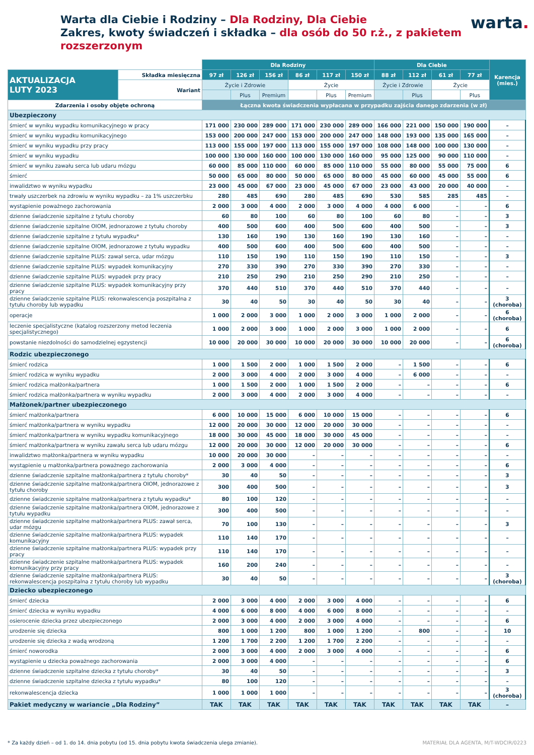Warta dla Ciebie i Rodziny – Dla Rodziny, Dla Ciebie
Zakres, kwoty świadczeń i składka – dla osób do 50 r.ż., z pakietem rozszerzonym
warta.
| | | Dla Rodziny | | | | | | Dla Ciebie | | | | Karencja (mies.) |
| --- | --- | --- | --- | --- | --- | --- | --- | --- | --- | --- | --- | --- |
| AKTUALIZACJA LUTY 2023 | Składka miesięczna | 97 zł | 126 zł | 156 zł | 86 zł | 117 zł | 150 zł | 88 zł | 112 zł | 61 zł | 77 zł | |
| | Wariant | Życie i Zdrowie | | | Życie | | | Życie i Zdrowie | | Życie | | |
| | | | Plus | Premium | | Plus | Premium | | Plus | | Plus | |
| Zdarzenia i osoby objęte ochroną | | Łączna kwota świadczenia wypłacana w przypadku zajścia danego zdarzenia (w zł) | | | | | | | | | | |
| Ubezpieczony | | | | | | | | | | | | |
| śmierć w wyniku wypadku komunikacyjnego w pracy | | 171 000 | 230 000 | 289 000 | 171 000 | 230 000 | 289 000 | 166 000 | 221 000 | 150 000 | 190 000 | – |
| śmierć w wyniku wypadku komunikacyjnego | | 153 000 | 200 000 | 247 000 | 153 000 | 200 000 | 247 000 | 148 000 | 193 000 | 135 000 | 165 000 | – |
| śmierć w wyniku wypadku przy pracy | | 113 000 | 155 000 | 197 000 | 113 000 | 155 000 | 197 000 | 108 000 | 148 000 | 100 000 | 130 000 | – |
| śmierć w wyniku wypadku | | 100 000 | 130 000 | 160 000 | 100 000 | 130 000 | 160 000 | 95 000 | 125 000 | 90 000 | 110 000 | – |
| śmierć w wyniku zawału serca lub udaru mózgu | | 60 000 | 85 000 | 110 000 | 60 000 | 85 000 | 110 000 | 55 000 | 80 000 | 55 000 | 75 000 | 6 |
| śmierć | | 50 000 | 65 000 | 80 000 | 50 000 | 65 000 | 80 000 | 45 000 | 60 000 | 45 000 | 55 000 | 6 |
| inwalidztwo w wyniku wypadku | | 23 000 | 45 000 | 67 000 | 23 000 | 45 000 | 67 000 | 23 000 | 43 000 | 20 000 | 40 000 | – |
| trwały uszczerbek na zdrowiu w wyniku wypadku – za 1% uszczerbku | | 280 | 485 | 690 | 280 | 485 | 690 | 530 | 585 | 285 | 485 | – |
| wystąpienie poważnego zachorowania | | 2 000 | 3 000 | 4 000 | 2 000 | 3 000 | 4 000 | 4 000 | 6 000 | – | – | 6 |
| dzienne świadczenie szpitalne z tytułu choroby | | 60 | 80 | 100 | 60 | 80 | 100 | 60 | 80 | – | – | 3 |
| dzienne świadczenie szpitalne OIOM, jednorazowe z tytułu choroby | | 400 | 500 | 600 | 400 | 500 | 600 | 400 | 500 | – | – | 3 |
| dzienne świadczenie szpitalne z tytułu wypadku* | | 130 | 160 | 190 | 130 | 160 | 190 | 130 | 160 | – | – | – |
| dzienne świadczenie szpitalne OIOM, jednorazowe z tytułu wypadku | | 400 | 500 | 600 | 400 | 500 | 600 | 400 | 500 | – | – | – |
| dzienne świadczenie szpitalne PLUS: zawał serca, udar mózgu | | 110 | 150 | 190 | 110 | 150 | 190 | 110 | 150 | – | – | 3 |
| dzienne świadczenie szpitalne PLUS: wypadek komunikacyjny | | 270 | 330 | 390 | 270 | 330 | 390 | 270 | 330 | – | – | – |
| dzienne świadczenie szpitalne PLUS: wypadek przy pracy | | 210 | 250 | 290 | 210 | 250 | 290 | 210 | 250 | – | – | – |
| dzienne świadczenie szpitalne PLUS: wypadek komunikacyjny przy pracy | | 370 | 440 | 510 | 370 | 440 | 510 | 370 | 440 | – | – | – |
| dzienne świadczenie szpitalne PLUS: rekonwalescencja poszpitalna z tytułu choroby lub wypadku | | 30 | 40 | 50 | 30 | 40 | 50 | 30 | 40 | – | – | 3 (choroba) |
| operacje | | 1 000 | 2 000 | 3 000 | 1 000 | 2 000 | 3 000 | 1 000 | 2 000 | – | – | 6 (choroba) |
| leczenie specjalistyczne (katalog rozszerzony metod leczenia specjalistycznego) | | 1 000 | 2 000 | 3 000 | 1 000 | 2 000 | 3 000 | 1 000 | 2 000 | – | – | 6 |
| powstanie niezdolności do samodzielnej egzystencji | | 10 000 | 20 000 | 30 000 | 10 000 | 20 000 | 30 000 | 10 000 | 20 000 | – | – | 6 (choroba) |
| Rodzic ubezpieczonego | | | | | | | | | | | | |
| śmierć rodzica | | 1 000 | 1 500 | 2 000 | 1 000 | 1 500 | 2 000 | – | 1 500 | – | – | 6 |
| śmierć rodzica w wyniku wypadku | | 2 000 | 3 000 | 4 000 | 2 000 | 3 000 | 4 000 | – | 6 000 | – | – | – |
| śmierć rodzica małżonka/partnera | | 1 000 | 1 500 | 2 000 | 1 000 | 1 500 | 2 000 | – | – | – | – | 6 |
| śmierć rodzica małżonka/partnera w wyniku wypadku | | 2 000 | 3 000 | 4 000 | 2 000 | 3 000 | 4 000 | – | – | – | – | – |
| Małżonek/partner ubezpieczonego | | | | | | | | | | | | |
| śmierć małżonka/partnera | | 6 000 | 10 000 | 15 000 | 6 000 | 10 000 | 15 000 | – | – | – | – | 6 |
| śmierć małżonka/partnera w wyniku wypadku | | 12 000 | 20 000 | 30 000 | 12 000 | 20 000 | 30 000 | – | – | – | – | – |
| śmierć małżonka/partnera w wyniku wypadku komunikacyjnego | | 18 000 | 30 000 | 45 000 | 18 000 | 30 000 | 45 000 | – | – | – | – | – |
| śmierć małżonka/partnera w wyniku zawału serca lub udaru mózgu | | 12 000 | 20 000 | 30 000 | 12 000 | 20 000 | 30 000 | – | – | – | – | 6 |
| inwalidztwo małżonka/partnera w wyniku wypadku | | 10 000 | 20 000 | 30 000 | – | – | – | – | – | – | – | – |
| wystąpienie u małżonka/partnera poważnego zachorowania | | 2 000 | 3 000 | 4 000 | – | – | – | – | – | – | – | 6 |
| dzienne świadczenie szpitalne małżonka/partnera z tytułu choroby* | | 30 | 40 | 50 | – | – | – | – | – | – | – | 3 |
| dzienne świadczenie szpitalne małżonka/partnera OIOM, jednorazowe z tytułu choroby | | 300 | 400 | 500 | – | – | – | – | – | – | – | 3 |
| dzienne świadczenie szpitalne małżonka/partnera z tytułu wypadku* | | 80 | 100 | 120 | – | – | – | – | – | – | – | – |
| dzienne świadczenie szpitalne małżonka/partnera OIOM, jednorazowe z tytułu wypadku | | 300 | 400 | 500 | – | – | – | – | – | – | – | – |
| dzienne świadczenie szpitalne małżonka/partnera PLUS: zawał serca, udar mózgu | | 70 | 100 | 130 | – | – | – | – | – | – | – | 3 |
| dzienne świadczenie szpitalne małżonka/partnera PLUS: wypadek komunikacyjny | | 110 | 140 | 170 | – | – | – | – | – | – | – | – |
| dzienne świadczenie szpitalne małżonka/partnera PLUS: wypadek przy pracy | | 110 | 140 | 170 | – | – | – | – | – | – | – | – |
| dzienne świadczenie szpitalne małżonka/partnera PLUS: wypadek komunikacyjny przy pracy | | 160 | 200 | 240 | – | – | – | – | – | – | – | – |
| dzienne świadczenie szpitalne małżonka/partnera PLUS: rekonwalescencja poszpitalna z tytułu choroby lub wypadku | | 30 | 40 | 50 | – | – | – | – | – | – | – | 3 (choroba) |
| Dziecko ubezpieczonego | | | | | | | | | | | | |
| śmierć dziecka | | 2 000 | 3 000 | 4 000 | 2 000 | 3 000 | 4 000 | – | – | – | – | 6 |
| śmierć dziecka w wyniku wypadku | | 4 000 | 6 000 | 8 000 | 4 000 | 6 000 | 8 000 | – | – | – | – | – |
| osierocenie dziecka przez ubezpieczonego | | 2 000 | 3 000 | 4 000 | 2 000 | 3 000 | 4 000 | – | – | – | – | 6 |
| urodzenie się dziecka | | 800 | 1 000 | 1 200 | 800 | 1 000 | 1 200 | – | 800 | – | – | 10 |
| urodzenie się dziecka z wadą wrodzoną | | 1 200 | 1 700 | 2 200 | 1 200 | 1 700 | 2 200 | – | – | – | – | – |
| śmierć noworodka | | 2 000 | 3 000 | 4 000 | 2 000 | 3 000 | 4 000 | – | – | – | – | 6 |
| wystąpienie u dziecka poważnego zachorowania | | 2 000 | 3 000 | 4 000 | – | – | – | – | – | – | – | 6 |
| dzienne świadczenie szpitalne dziecka z tytułu choroby* | | 30 | 40 | 50 | – | – | – | – | – | – | – | 3 |
| dzienne świadczenie szpitalne dziecka z tytułu wypadku* | | 80 | 100 | 120 | – | – | – | – | – | – | – | – |
| rekonwalescencja dziecka | | 1 000 | 1 000 | 1 000 | – | – | – | – | – | – | – | 3 (choroba) |
| Pakiet medyczny w wariancie „Dla Rodziny” | | TAK | TAK | TAK | TAK | TAK | TAK | TAK | TAK | TAK | TAK | – |
* Za każdy dzień – od 1. do 14. dnia pobytu (od 15. dnia pobytu kwota świadczenia ulega zmianie). MATERIAŁ DLA AGENTA, M/T-WDCIR/0223